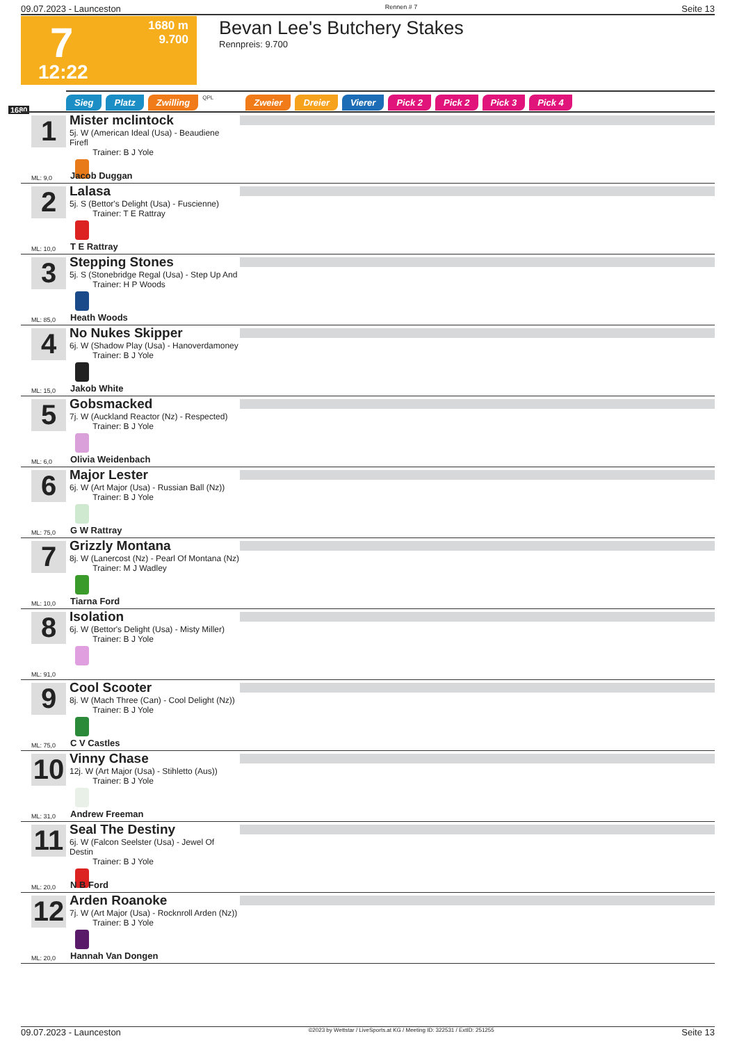09.07.2023 - Launceston Rennen # 7 Seite 13
7
1680 m
9.700
12:22
Bevan Lee's Butchery Stakes
Rennpreis: 9.700
Sieg Platz Zwilling QPL Zweier Dreier Vierer Pick 2 Pick 2 Pick 3 Pick 4
1680
1
Mister mclintock
5j. W (American Ideal (Usa) - Beaudiene Firefl
Trainer: B J Yole
ML: 9,0 Jacob Duggan
2
Lalasa
5j. S (Bettor's Delight (Usa) - Fuscienne)
Trainer: T E Rattray
ML: 10,0 T E Rattray
3
Stepping Stones
5j. S (Stonebridge Regal (Usa) - Step Up And
Trainer: H P Woods
ML: 85,0 Heath Woods
4
No Nukes Skipper
6j. W (Shadow Play (Usa) - Hanoverdamoney
Trainer: B J Yole
ML: 15,0 Jakob White
5
Gobsmacked
7j. W (Auckland Reactor (Nz) - Respected)
Trainer: B J Yole
ML: 6,0 Olivia Weidenbach
6
Major Lester
6j. W (Art Major (Usa) - Russian Ball (Nz))
Trainer: B J Yole
ML: 75,0 G W Rattray
7
Grizzly Montana
8j. W (Lanercost (Nz) - Pearl Of Montana (Nz)
Trainer: M J Wadley
ML: 10,0 Tiarna Ford
8
Isolation
6j. W (Bettor's Delight (Usa) - Misty Miller)
Trainer: B J Yole
ML: 91,0
9
Cool Scooter
8j. W (Mach Three (Can) - Cool Delight (Nz))
Trainer: B J Yole
ML: 75,0 C V Castles
10
Vinny Chase
12j. W (Art Major (Usa) - Stihletto (Aus))
Trainer: B J Yole
ML: 31,0 Andrew Freeman
11
Seal The Destiny
6j. W (Falcon Seelster (Usa) - Jewel Of Destin
Trainer: B J Yole
ML: 20,0 N B Ford
12
Arden Roanoke
7j. W (Art Major (Usa) - Rocknroll Arden (Nz))
Trainer: B J Yole
ML: 20,0 Hannah Van Dongen
09.07.2023 - Launceston ©2023 by Wettstar / LiveSports.at KG / Meeting ID: 322531 / ExtID: 251255 Seite 13